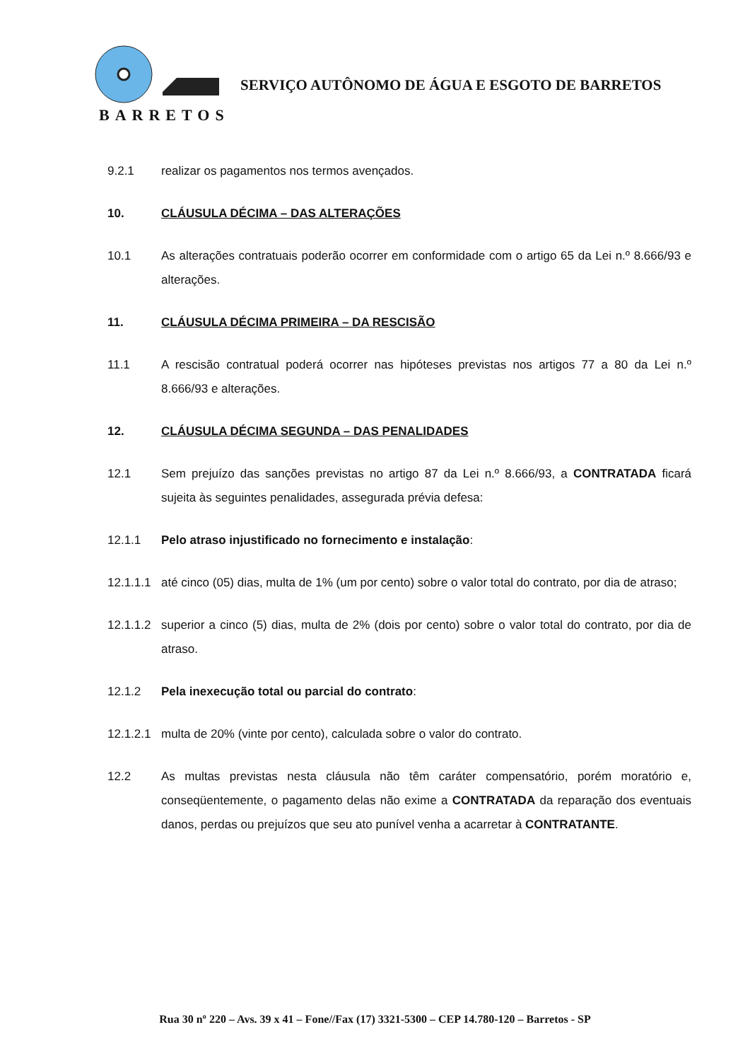BARRETOS
SERVIÇO AUTÔNOMO DE ÁGUA E ESGOTO DE BARRETOS
9.2.1 realizar os pagamentos nos termos avençados.
10. CLÁUSULA DÉCIMA – DAS ALTERAÇÕES
10.1 As alterações contratuais poderão ocorrer em conformidade com o artigo 65 da Lei n.º 8.666/93 e alterações.
11. CLÁUSULA DÉCIMA PRIMEIRA – DA RESCISÃO
11.1 A rescisão contratual poderá ocorrer nas hipóteses previstas nos artigos 77 a 80 da Lei n.º 8.666/93 e alterações.
12. CLÁUSULA DÉCIMA SEGUNDA – DAS PENALIDADES
12.1 Sem prejuízo das sanções previstas no artigo 87 da Lei n.º 8.666/93, a CONTRATADA ficará sujeita às seguintes penalidades, assegurada prévia defesa:
12.1.1 Pelo atraso injustificado no fornecimento e instalação:
12.1.1.1 até cinco (05) dias, multa de 1% (um por cento) sobre o valor total do contrato, por dia de atraso;
12.1.1.2 superior a cinco (5) dias, multa de 2% (dois por cento) sobre o valor total do contrato, por dia de atraso.
12.1.2 Pela inexecução total ou parcial do contrato:
12.1.2.1 multa de 20% (vinte por cento), calculada sobre o valor do contrato.
12.2 As multas previstas nesta cláusula não têm caráter compensatório, porém moratório e, conseqüentemente, o pagamento delas não exime a CONTRATADA da reparação dos eventuais danos, perdas ou prejuízos que seu ato punível venha a acarretar à CONTRATANTE.
Rua 30 nº 220 – Avs. 39 x 41 – Fone//Fax (17) 3321-5300 – CEP 14.780-120 – Barretos - SP